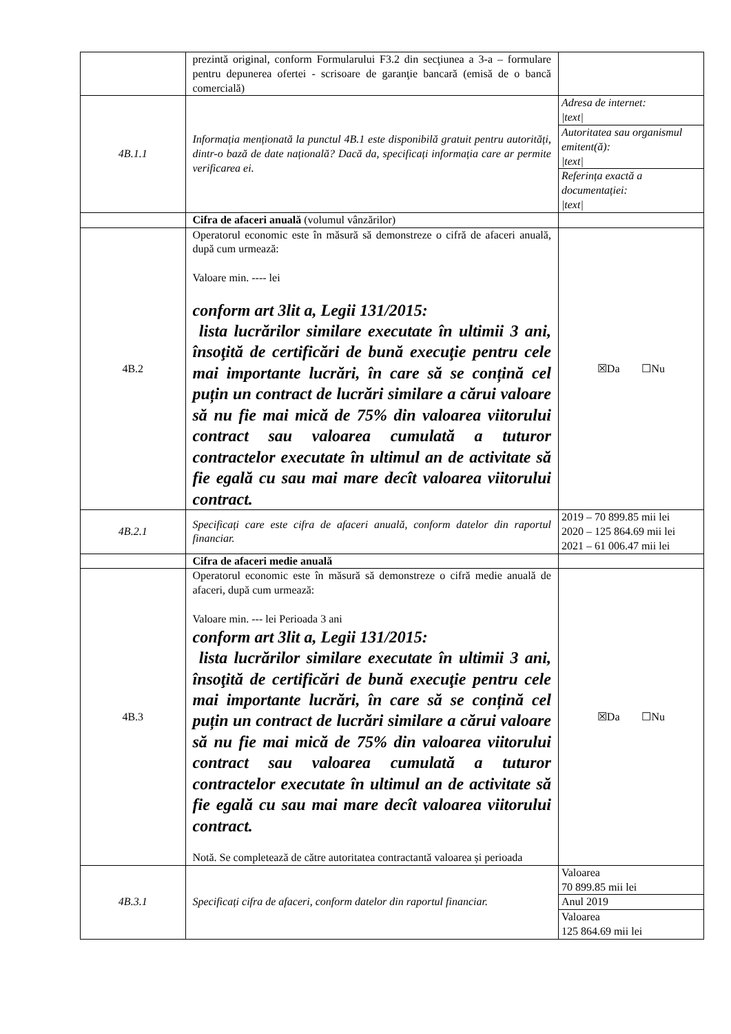| | prezintă original, conform Formularului F3.2 din secţiunea a 3-a – formulare pentru depunerea ofertei - scrisoare de garanţie bancară (emisă de o bancă comercială) | |
| 4B.1.1 | Informația menționată la punctul 4B.1 este disponibilă gratuit pentru autorități, dintr-o bază de date națională? Dacă da, specificați informația care ar permite verificarea ei. | / Adresa de internet: /text/ / / Autoritatea sau organismul emitent(ă): /text/ / / Referința exactă a documentației: /text/ / |
| | Cifra de afaceri anuală (volumul vânzărilor) | |
| 4B.2 | Operatorul economic este în măsură să demonstreze o cifră de afaceri anuală, după cum urmează: Valoare min. ---- lei conform art 3lit a, Legii 131/2015: lista lucrărilor similare executate în ultimii 3 ani, însoţită de certificări de bună execuţie pentru cele mai importante lucrări, în care să se conțină cel puțin un contract de lucrări similare a cărui valoare să nu fie mai mică de 75% din valoarea viitorului contract sau valoarea cumulată a tuturor contractelor executate în ultimul an de activitate să fie egală cu sau mai mare decît valoarea viitorului contract. | ☒Da ☐Nu |
| 4B.2.1 | Specificați care este cifra de afaceri anuală, conform datelor din raportul financiar. | 2019 – 70 899.85 mii lei 2020 – 125 864.69 mii lei 2021 – 61 006.47 mii lei |
| | Cifra de afaceri medie anuală | |
| 4B.3 | Operatorul economic este în măsură să demonstreze o cifră medie anuală de afaceri, după cum urmează: Valoare min. --- lei Perioada 3 ani conform art 3lit a, Legii 131/2015: lista lucrărilor similare executate în ultimii 3 ani, însoţită de certificări de bună execuţie pentru cele mai importante lucrări, în care să se conțină cel puțin un contract de lucrări similare a cărui valoare să nu fie mai mică de 75% din valoarea viitorului contract sau valoarea cumulată a tuturor contractelor executate în ultimul an de activitate să fie egală cu sau mai mare decît valoarea viitorului contract. Notă. Se completează de către autoritatea contractantă valoarea și perioada | ☒Da ☐Nu |
| 4B.3.1 | Specificați cifra de afaceri, conform datelor din raportul financiar. | / Valoarea 70 899.85 mii lei / / Anul 2019 / / Valoarea 125 864.69 mii lei / |